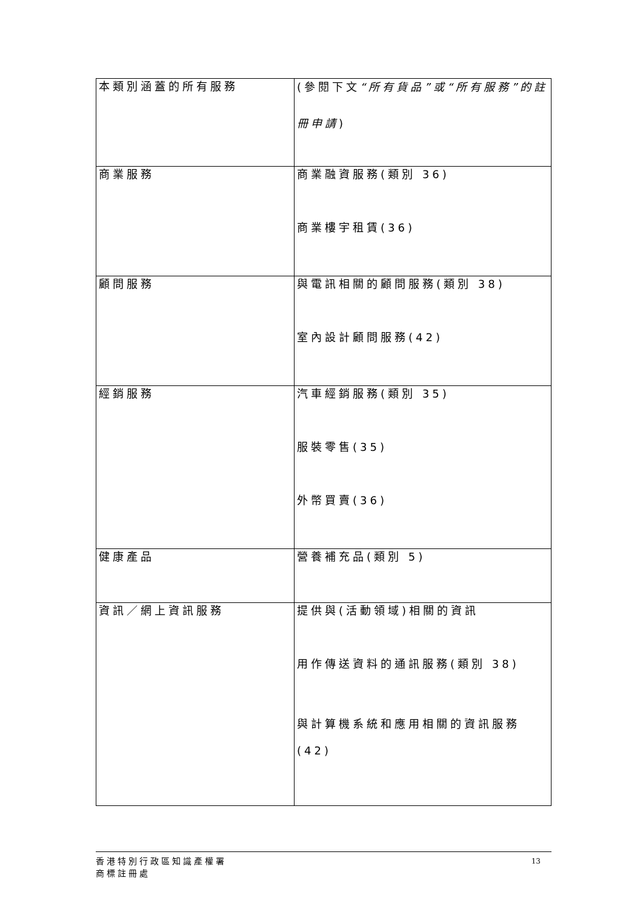| 本類別涵蓋的所有服務 | (參閱下文 “所有貨品”或“所有服務”的註冊申請 ) |
| 商業服務 | 商業融資服務(類別 36) 商業樓宇租賃(36) |
| 顧問服務 | 與電訊相關的顧問服務(類別 38) 室內設計顧問服務(42) |
| 經銷服務 | 汽車經銷服務(類別 35) 服裝零售(35) 外幣買賣(36) |
| 健康產品 | 營養補充品(類別 5) |
| 資訊／網上資訊服務 | 提供與(活動領域)相關的資訊 用作傳送資料的通訊服務(類別 38) 與計算機系統和應用相關的資訊服務(42) |
香港特別行政區知識產權署
商標註冊處
13